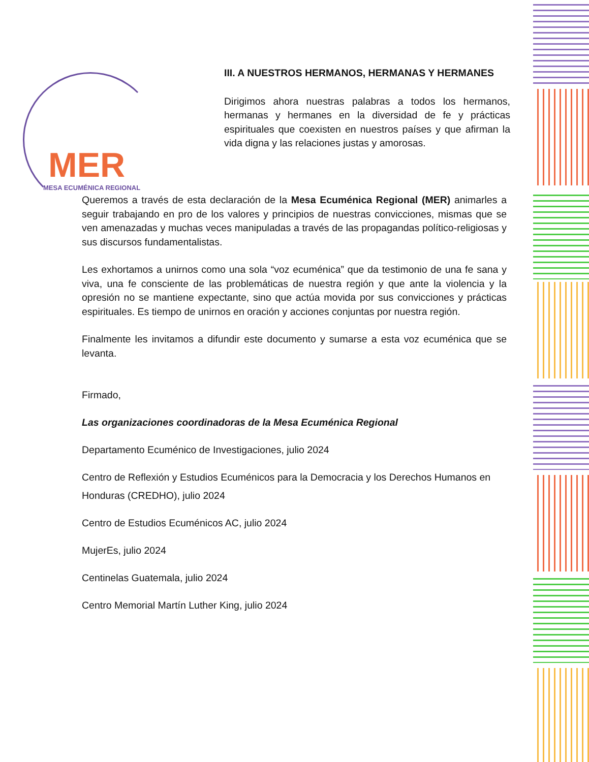MER
MESA ECUMÉNICA REGIONAL
III. A NUESTROS HERMANOS, HERMANAS Y HERMANES
Dirigimos ahora nuestras palabras a todos los hermanos, hermanas y hermanes en la diversidad de fe y prácticas espirituales que coexisten en nuestros países y que afirman la vida digna y las relaciones justas y amorosas.
Queremos a través de esta declaración de la Mesa Ecuménica Regional (MER) animarles a seguir trabajando en pro de los valores y principios de nuestras convicciones, mismas que se ven amenazadas y muchas veces manipuladas a través de las propagandas político-religiosas y sus discursos fundamentalistas.
Les exhortamos a unirnos como una sola “voz ecuménica” que da testimonio de una fe sana y viva, una fe consciente de las problemáticas de nuestra región y que ante la violencia y la opresión no se mantiene expectante, sino que actúa movida por sus convicciones y prácticas espirituales. Es tiempo de unirnos en oración y acciones conjuntas por nuestra región.
Finalmente les invitamos a difundir este documento y sumarse a esta voz ecuménica que se levanta.
Firmado,
Las organizaciones coordinadoras de la Mesa Ecuménica Regional
Departamento Ecuménico de Investigaciones, julio 2024
Centro de Reflexión y Estudios Ecuménicos para la Democracia y los Derechos Humanos en Honduras (CREDHO), julio 2024
Centro de Estudios Ecuménicos AC, julio 2024
MujerEs, julio 2024
Centinelas Guatemala, julio 2024
Centro Memorial Martín Luther King, julio 2024